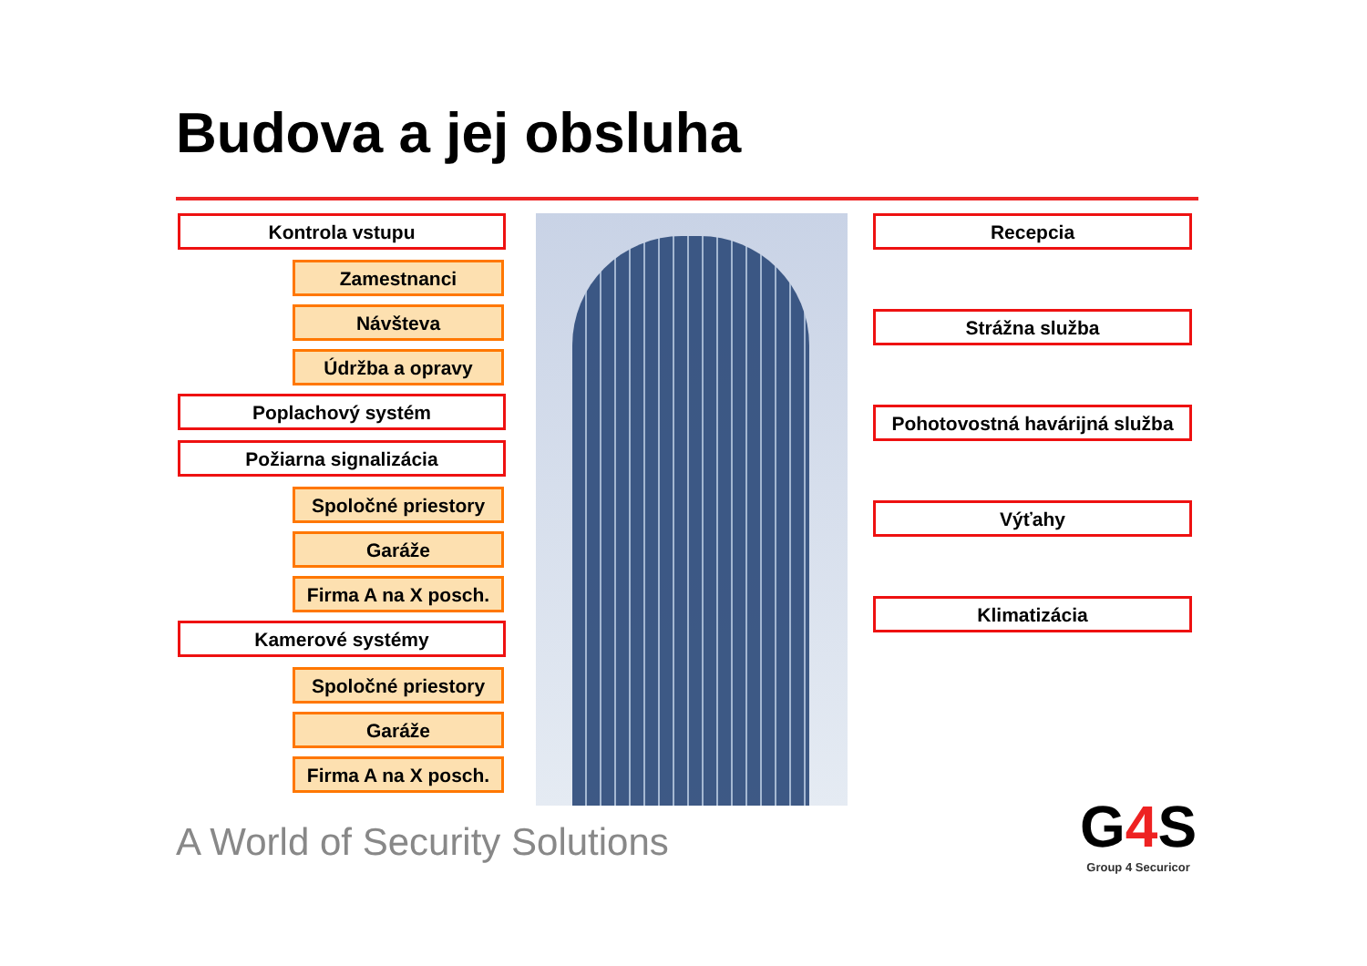Budova a jej obsluha
Kontrola vstupu
Zamestnanci
Návšteva
Údržba a opravy
Poplachový systém
Požiarna signalizácia
Spoločné priestory
Garáže
Firma A na X posch.
Kamerové systémy
Spoločné priestory
Garáže
Firma A na X posch.
Recepcia
Strážna služba
Pohotovostná havárijná služba
Výťahy
Klimatizácia
A World of Security Solutions
G4 S
Group 4 Securicor